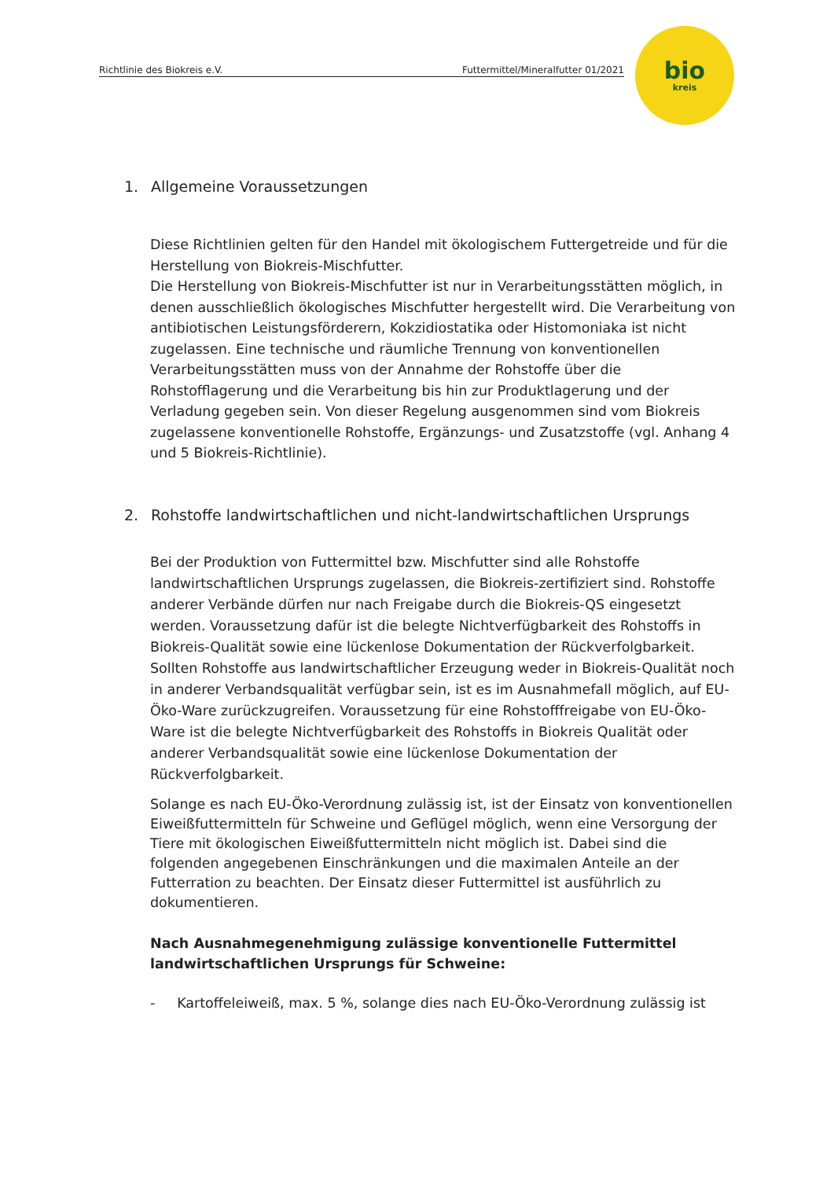Richtlinie des Biokreis e.V. Futtermittel/Mineralfutter 01/2021
bio
kreis
1. Allgemeine Voraussetzungen
Diese Richtlinien gelten für den Handel mit ökologischem Futtergetreide und für die Herstellung von Biokreis-Mischfutter.
Die Herstellung von Biokreis-Mischfutter ist nur in Verarbeitungsstätten möglich, in denen ausschließlich ökologisches Mischfutter hergestellt wird. Die Verarbeitung von antibiotischen Leistungsförderern, Kokzidiostatika oder Histomoniaka ist nicht zugelassen. Eine technische und räumliche Trennung von konventionellen Verarbeitungsstätten muss von der Annahme der Rohstoffe über die Rohstofflagerung und die Verarbeitung bis hin zur Produktlagerung und der Verladung gegeben sein. Von dieser Regelung ausgenommen sind vom Biokreis zugelassene konventionelle Rohstoffe, Ergänzungs- und Zusatzstoffe (vgl. Anhang 4 und 5 Biokreis-Richtlinie).
2. Rohstoffe landwirtschaftlichen und nicht-landwirtschaftlichen Ursprungs
Bei der Produktion von Futtermittel bzw. Mischfutter sind alle Rohstoffe landwirtschaftlichen Ursprungs zugelassen, die Biokreis-zertifiziert sind. Rohstoffe anderer Verbände dürfen nur nach Freigabe durch die Biokreis-QS eingesetzt werden. Voraussetzung dafür ist die belegte Nichtverfügbarkeit des Rohstoffs in Biokreis-Qualität sowie eine lückenlose Dokumentation der Rückverfolgbarkeit.
Sollten Rohstoffe aus landwirtschaftlicher Erzeugung weder in Biokreis-Qualität noch in anderer Verbandsqualität verfügbar sein, ist es im Ausnahmefall möglich, auf EU-Öko-Ware zurückzugreifen. Voraussetzung für eine Rohstofffreigabe von EU-Öko-Ware ist die belegte Nichtverfügbarkeit des Rohstoffs in Biokreis Qualität oder anderer Verbandsqualität sowie eine lückenlose Dokumentation der Rückverfolgbarkeit.
Solange es nach EU-Öko-Verordnung zulässig ist, ist der Einsatz von konventionellen Eiweißfuttermitteln für Schweine und Geflügel möglich, wenn eine Versorgung der Tiere mit ökologischen Eiweißfuttermitteln nicht möglich ist. Dabei sind die folgenden angegebenen Einschränkungen und die maximalen Anteile an der Futterration zu beachten. Der Einsatz dieser Futtermittel ist ausführlich zu dokumentieren.
Nach Ausnahmegenehmigung zulässige konventionelle Futtermittel landwirtschaftlichen Ursprungs für Schweine:
- Kartoffeleiweiß, max. 5 %, solange dies nach EU-Öko-Verordnung zulässig ist